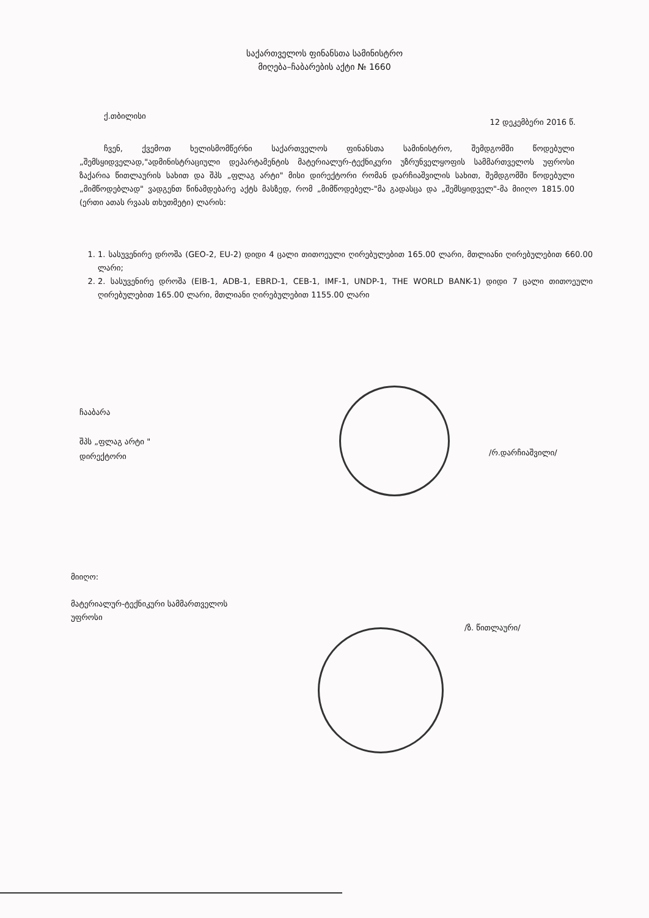საქართველოს ფინანსთა სამინისტრო
მიღება–ჩაბარების აქტი № 1660
ქ.თბილისი
12 დეკემბერი 2016 წ.
ჩვენ, ქვემოთ ხელისმომწერნი საქართველოს ფინანსთა სამინისტრო, შემდგომში წოდებული „შემსყიდველად,"ადმინისტრაციული დეპარტამენტის მატერიალურ-ტექნიკური უზრუნველყოფის სამმართველოს უფროსი ზაქარია წითლაურის სახით და შპს „ფლაგ არტი" მისი დირექტორი რომან დარჩიაშვილის სახით, შემდგომში წოდებული „მიმწოდებლად" ვადგენთ წინამდებარე აქტს მასზედ, რომ „მიმწოდებელ-"მა გადასცა და „შემსყიდველ"-მა მიიღო 1815.00 (ერთი ათას რვაას თხუთმეტი) ლარის:
1. 1. სასუვენირე დროშა (GEO-2, EU-2) დიდი 4 ცალი თითოეული ღირებულებით 165.00 ლარი, მთლიანი ღირებულებით 660.00 ლარი;
2. 2. სასუვენირე დროშა (EIB-1, ADB-1, EBRD-1, CEB-1, IMF-1, UNDP-1, THE WORLD BANK-1) დიდი 7 ცალი თითოეული ღირებულებით 165.00 ლარი, მთლიანი ღირებულებით 1155.00 ლარი
ჩააბარა
შპს „ფლაგ არტი "
დირექტორი
/რ.დარჩიაშვილი/
მიიღო:
მატერიალურ-ტექნიკური სამმართველოს
უფროსი
/ზ. წითლაური/